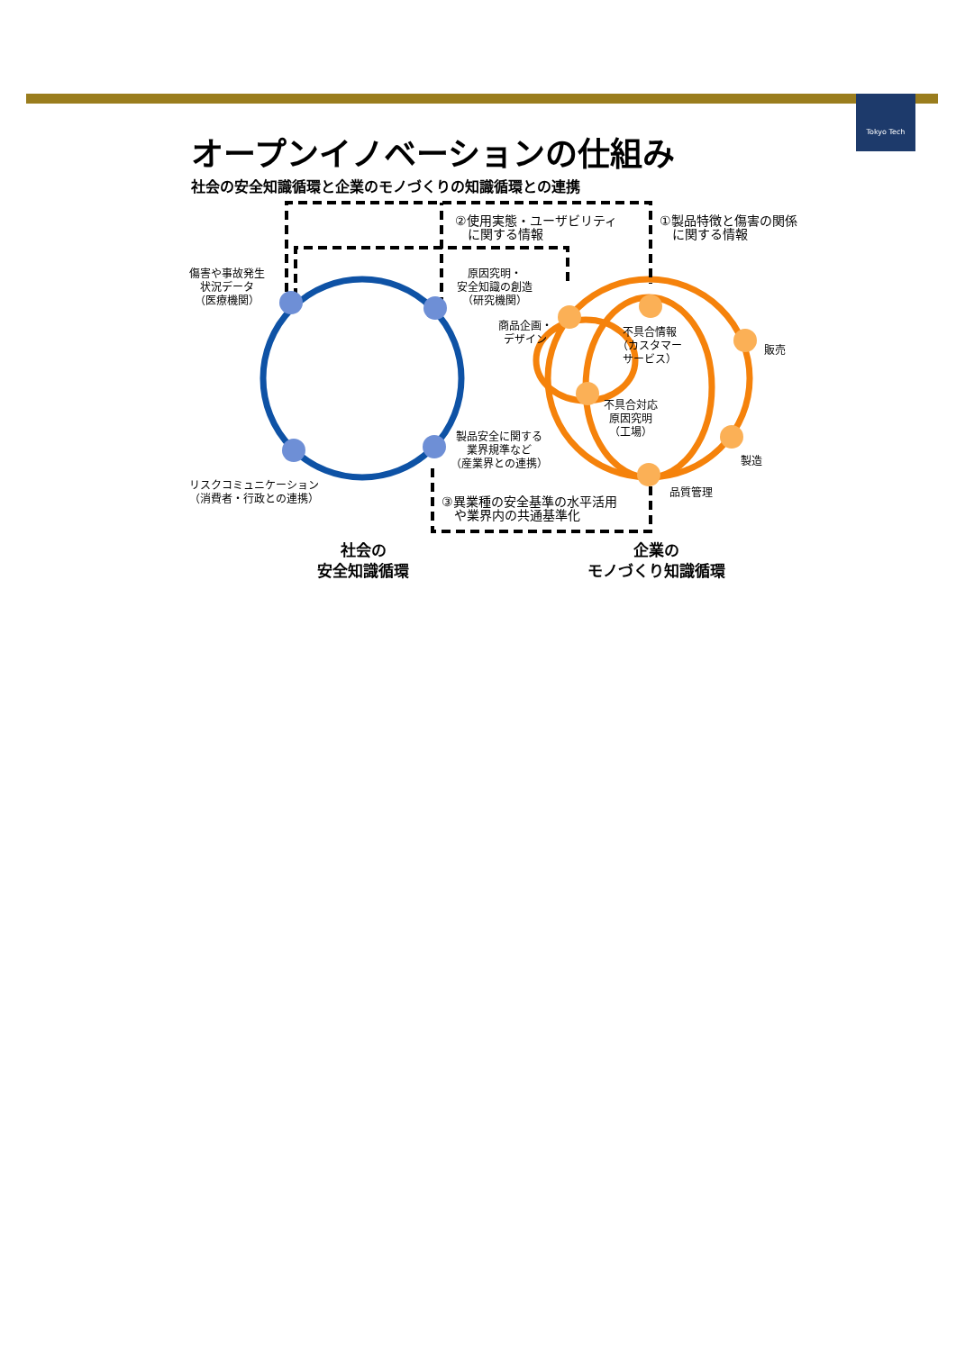Tokyo Tech
オープンイノベーションの仕組み
社会の安全知識循環と企業のモノづくりの知識循環との連携
②使用実態・ユーザビリティ
　に関する情報
①製品特徴と傷害の関係
　に関する情報
傷害や事故発生
状況データ
（医療機関）
原因究明・
安全知識の創造
（研究機関）
商品企画・
デザイン
不具合情報
（カスタマー
サービス）
販売
不具合対応
原因究明
（工場）
製品安全に関する
業界規準など
（産業界との連携）
製造
リスクコミュニケーション
（消費者・行政との連携）
品質管理
③異業種の安全基準の水平活用
　や業界内の共通基準化
社会の
安全知識循環
企業の
モノづくり知識循環